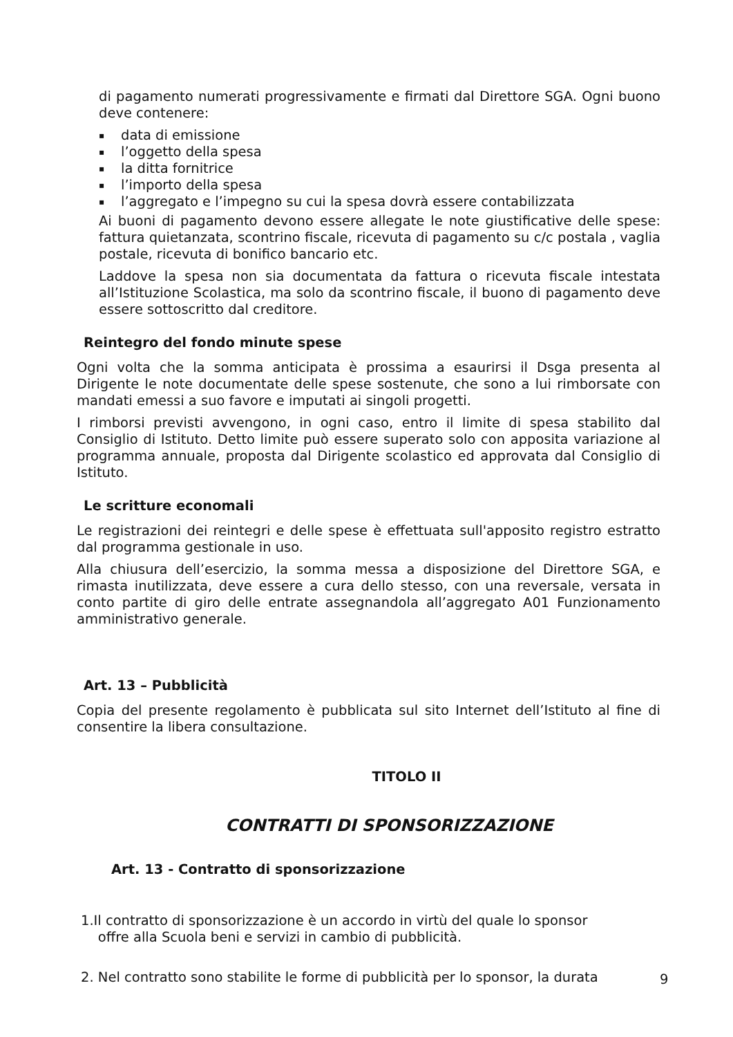di pagamento numerati progressivamente e firmati dal Direttore SGA. Ogni buono deve contenere:
▪ data di emissione
▪ l’oggetto della spesa
▪ la ditta fornitrice
▪ l’importo della spesa
▪ l’aggregato e l’impegno su cui la spesa dovrà essere contabilizzata
Ai buoni di pagamento devono essere allegate le note giustificative delle spese: fattura quietanzata, scontrino fiscale, ricevuta di pagamento su c/c postala , vaglia postale, ricevuta di bonifico bancario etc.
Laddove la spesa non sia documentata da fattura o ricevuta fiscale intestata all’Istituzione Scolastica, ma solo da scontrino fiscale, il buono di pagamento deve essere sottoscritto dal creditore.
Reintegro del fondo minute spese
Ogni volta che la somma anticipata è prossima a esaurirsi il Dsga presenta al Dirigente le note documentate delle spese sostenute, che sono a lui rimborsate con mandati emessi a suo favore e imputati ai singoli progetti.
I rimborsi previsti avvengono, in ogni caso, entro il limite di spesa stabilito dal Consiglio di Istituto. Detto limite può essere superato solo con apposita variazione al programma annuale, proposta dal Dirigente scolastico ed approvata dal Consiglio di Istituto.
Le scritture economali
Le registrazioni dei reintegri e delle spese è effettuata sull'apposito registro estratto dal programma gestionale in uso.
Alla chiusura dell’esercizio, la somma messa a disposizione del Direttore SGA, e rimasta inutilizzata, deve essere a cura dello stesso, con una reversale, versata in conto partite di giro delle entrate assegnandola all’aggregato A01 Funzionamento amministrativo generale.
Art. 13 – Pubblicità
Copia del presente regolamento è pubblicata sul sito Internet dell’Istituto al fine di consentire la libera consultazione.
TITOLO II
CONTRATTI DI SPONSORIZZAZIONE
Art. 13 - Contratto di sponsorizzazione
1.Il contratto di sponsorizzazione è un accordo in virtù del quale lo sponsor
offre alla Scuola beni e servizi in cambio di pubblicità.
2. Nel contratto sono stabilite le forme di pubblicità per lo sponsor, la durata
9